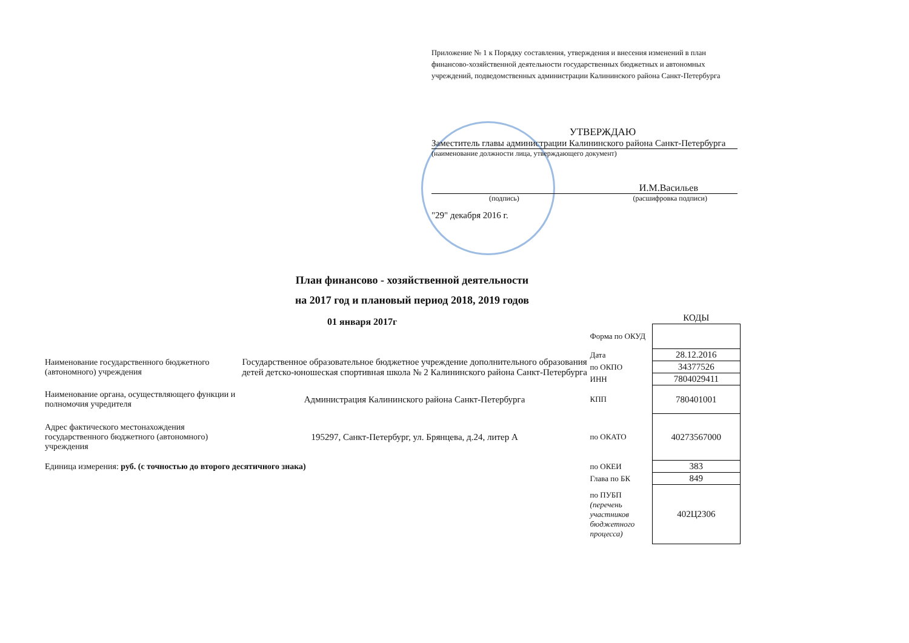Приложение № 1 к Порядку составления, утверждения и внесения изменений в план финансово-хозяйственной деятельности государственных бюджетных и автономных учреждений, подведомственных администрации Калининского района Санкт-Петербурга
УТВЕРЖДАЮ
Заместитель главы администрации Калининского района Санкт-Петербурга
(наименование должности лица, утверждающего документ)
И.М.Васильев
(подпись) (расшифровка подписи)
"29" декабря 2016 г.
План финансово - хозяйственной деятельности
на 2017 год и плановый период 2018, 2019 годов
01 января 2017г
| | | | КОДЫ |
| | | Форма по ОКУД | |
| Наименование государственного бюджетного (автономного) учреждения | Государственное образовательное бюджетное учреждение дополнительного образования детей детско-юношеская спортивная школа № 2 Калининского района Санкт-Петербурга | Дата | 28.12.2016 |
| | | по ОКПО | 34377526 |
| | | ИНН | 7804029411 |
| Наименование органа, осуществляющего функции и полномочия учредителя | Администрация Калининского района Санкт-Петербурга | КПП | 780401001 |
| Адрес фактического местонахождения государственного бюджетного (автономного) учреждения | 195297, Санкт-Петербург, ул. Брянцева, д.24, литер А | по ОКАТО | 40273567000 |
| Единица измерения: руб. (с точностью до второго десятичного знака) | | по ОКЕИ | 383 |
| | | Глава по БК | 849 |
| | | по ПУБП (перечень участников бюджетного процесса) | 402Ц2306 |